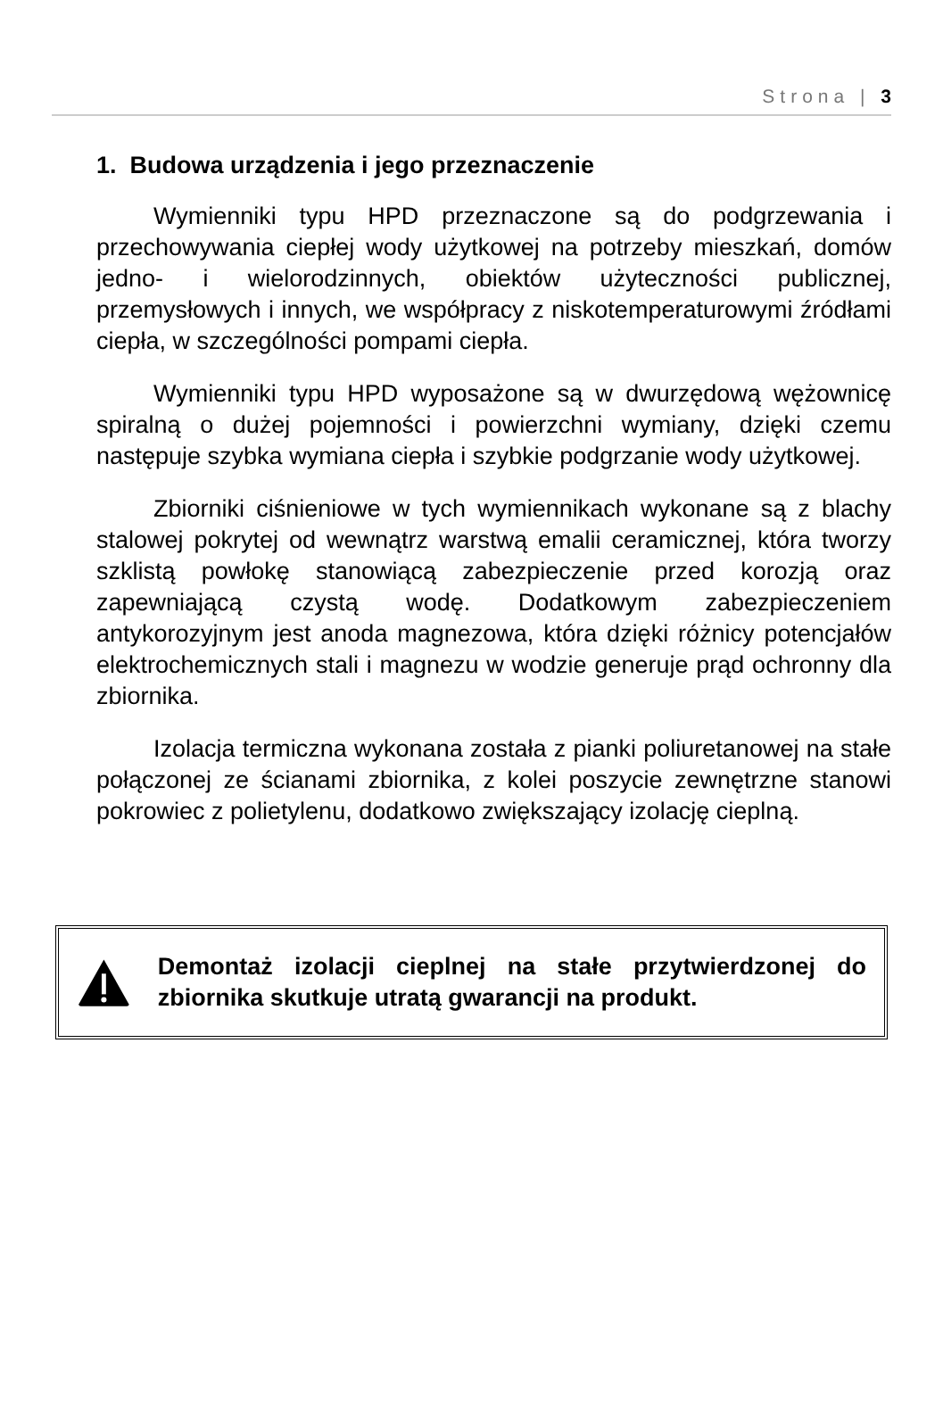Strona | 3
1. Budowa urządzenia i jego przeznaczenie
Wymienniki typu HPD przeznaczone są do podgrzewania i przechowywania ciepłej wody użytkowej na potrzeby mieszkań, domów jedno- i wielorodzinnych, obiektów użyteczności publicznej, przemysłowych i innych, we współpracy z niskotemperaturowymi źródłami ciepła, w szczególności pompami ciepła.
Wymienniki typu HPD wyposażone są w dwurzędową wężownicę spiralną o dużej pojemności i powierzchni wymiany, dzięki czemu następuje szybka wymiana ciepła i szybkie podgrzanie wody użytkowej.
Zbiorniki ciśnieniowe w tych wymiennikach wykonane są z blachy stalowej pokrytej od wewnątrz warstwą emalii ceramicznej, która tworzy szklistą powłokę stanowiącą zabezpieczenie przed korozją oraz zapewniającą czystą wodę. Dodatkowym zabezpieczeniem antykorozyjnym jest anoda magnezowa, która dzięki różnicy potencjałów elektrochemicznych stali i magnezu w wodzie generuje prąd ochronny dla zbiornika.
Izolacja termiczna wykonana została z pianki poliuretanowej na stałe połączonej ze ścianami zbiornika, z kolei poszycie zewnętrzne stanowi pokrowiec z polietylenu, dodatkowo zwiększający izolację cieplną.
Demontaż izolacji cieplnej na stałe przytwierdzonej do zbiornika skutkuje utratą gwarancji na produkt.